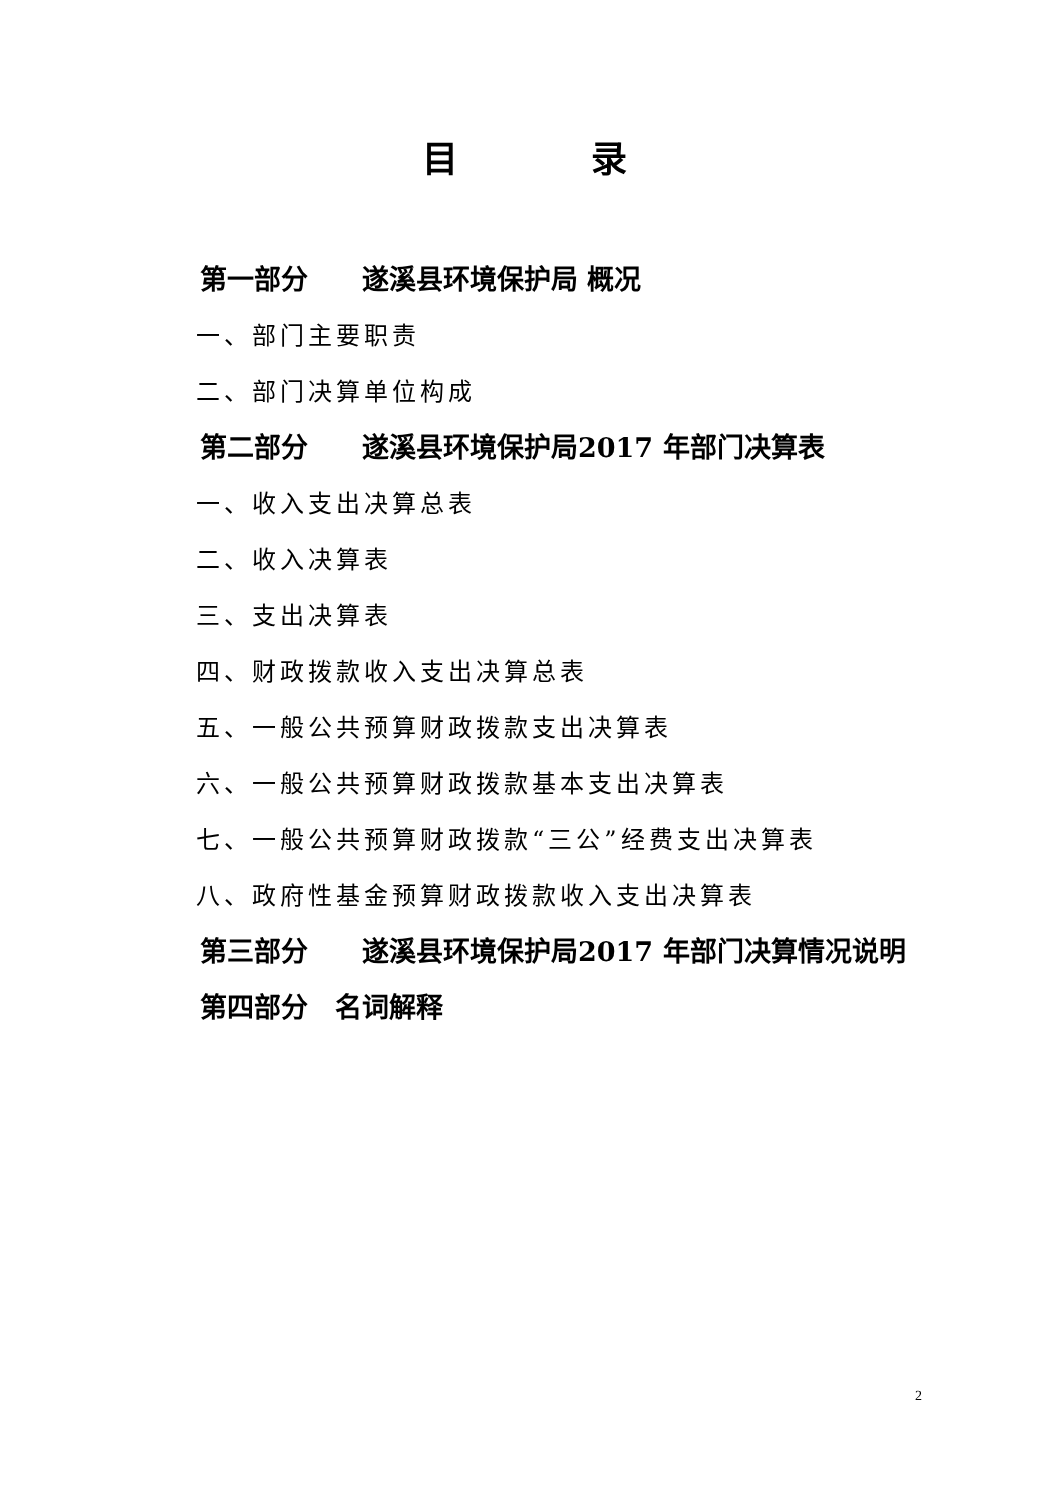目 录
第一部分  遂溪县环境保护局 概况
一、部门主要职责
二、部门决算单位构成
第二部分  遂溪县环境保护局2017 年部门决算表
一、收入支出决算总表
二、收入决算表
三、支出决算表
四、财政拨款收入支出决算总表
五、一般公共预算财政拨款支出决算表
六、一般公共预算财政拨款基本支出决算表
七、一般公共预算财政拨款“三公”经费支出决算表
八、政府性基金预算财政拨款收入支出决算表
第三部分  遂溪县环境保护局2017 年部门决算情况说明
第四部分 名词解释
2